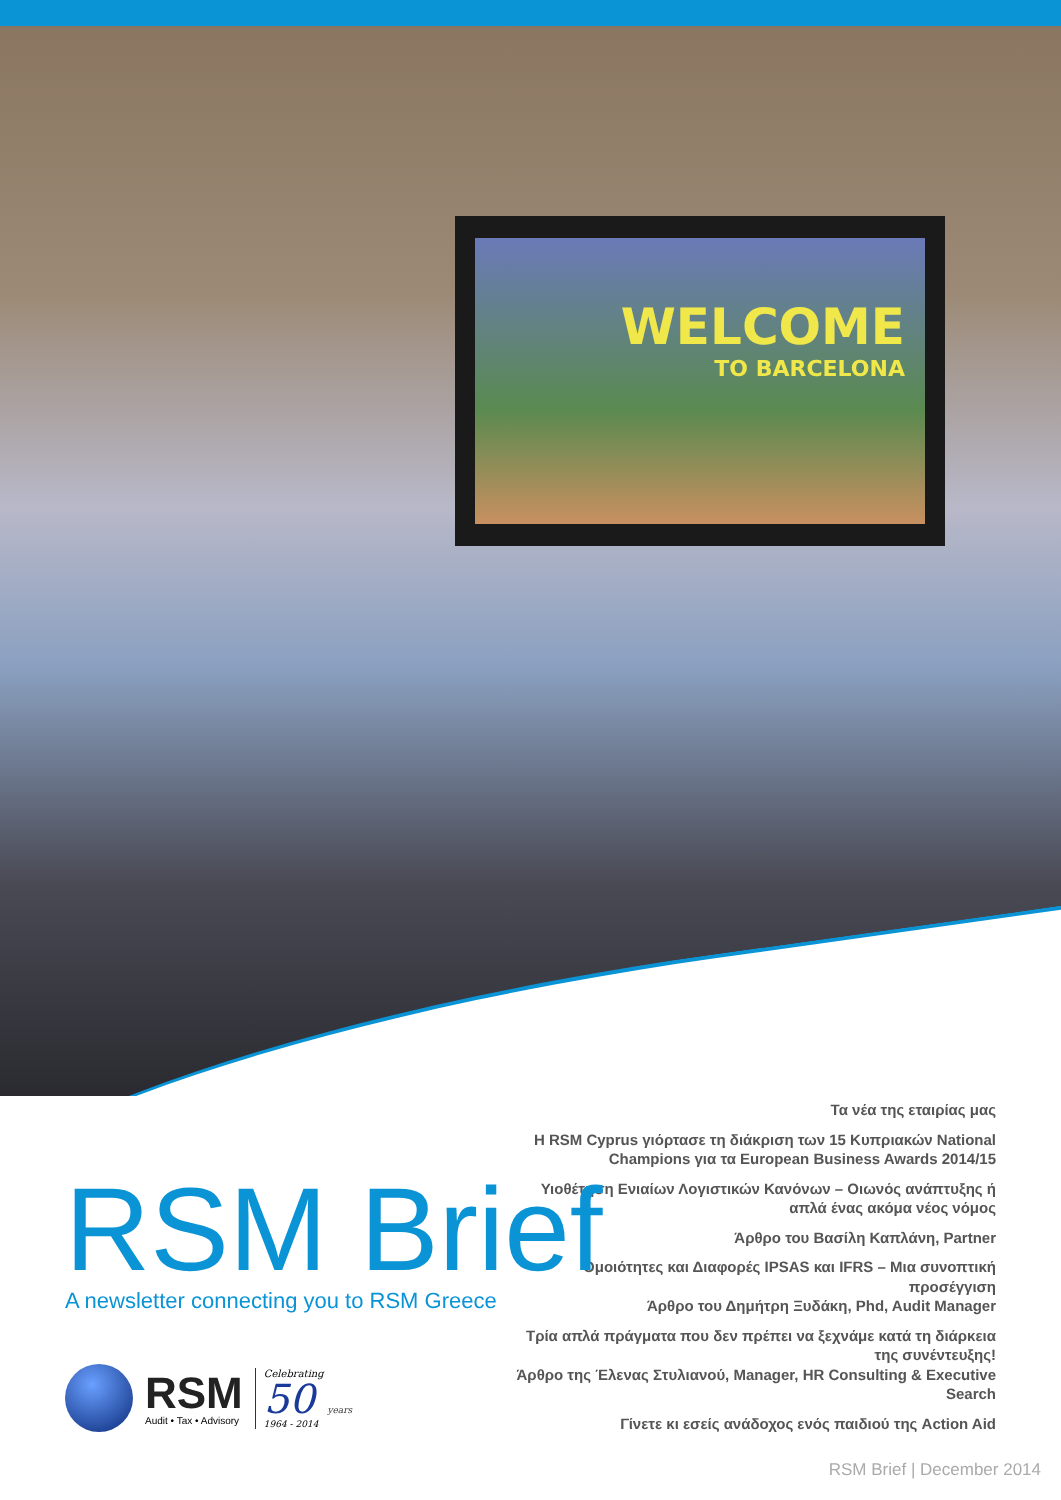WELCOME
TO BARCELONA
Τα νέα της εταιρίας μας
Η RSM Cyprus γιόρτασε τη διάκριση των 15 Κυπριακών National Champions για τα European Business Awards 2014/15
Υιοθέτηση Ενιαίων Λογιστικών Κανόνων – Οιωνός ανάπτυξης ή απλά ένας ακόμα νέος νόμος
Άρθρο του Βασίλη Καπλάνη, Partner
Ομοιότητες και Διαφορές IPSAS και IFRS – Μια συνοπτική προσέγγιση
Άρθρο του Δημήτρη Ξυδάκη, Phd, Audit Manager
Τρία απλά πράγματα που δεν πρέπει να ξεχνάμε κατά τη διάρκεια της συνέντευξης!
Άρθρο της Έλενας Στυλιανού, Manager, HR Consulting & Executive Search
Γίνετε κι εσείς ανάδοχος ενός παιδιού της Action Aid
RSM Brief
A newsletter connecting you to RSM Greece
RSM
Audit • Tax • Advisory
Celebrating
50 years
1964 - 2014
RSM Brief | December 2014